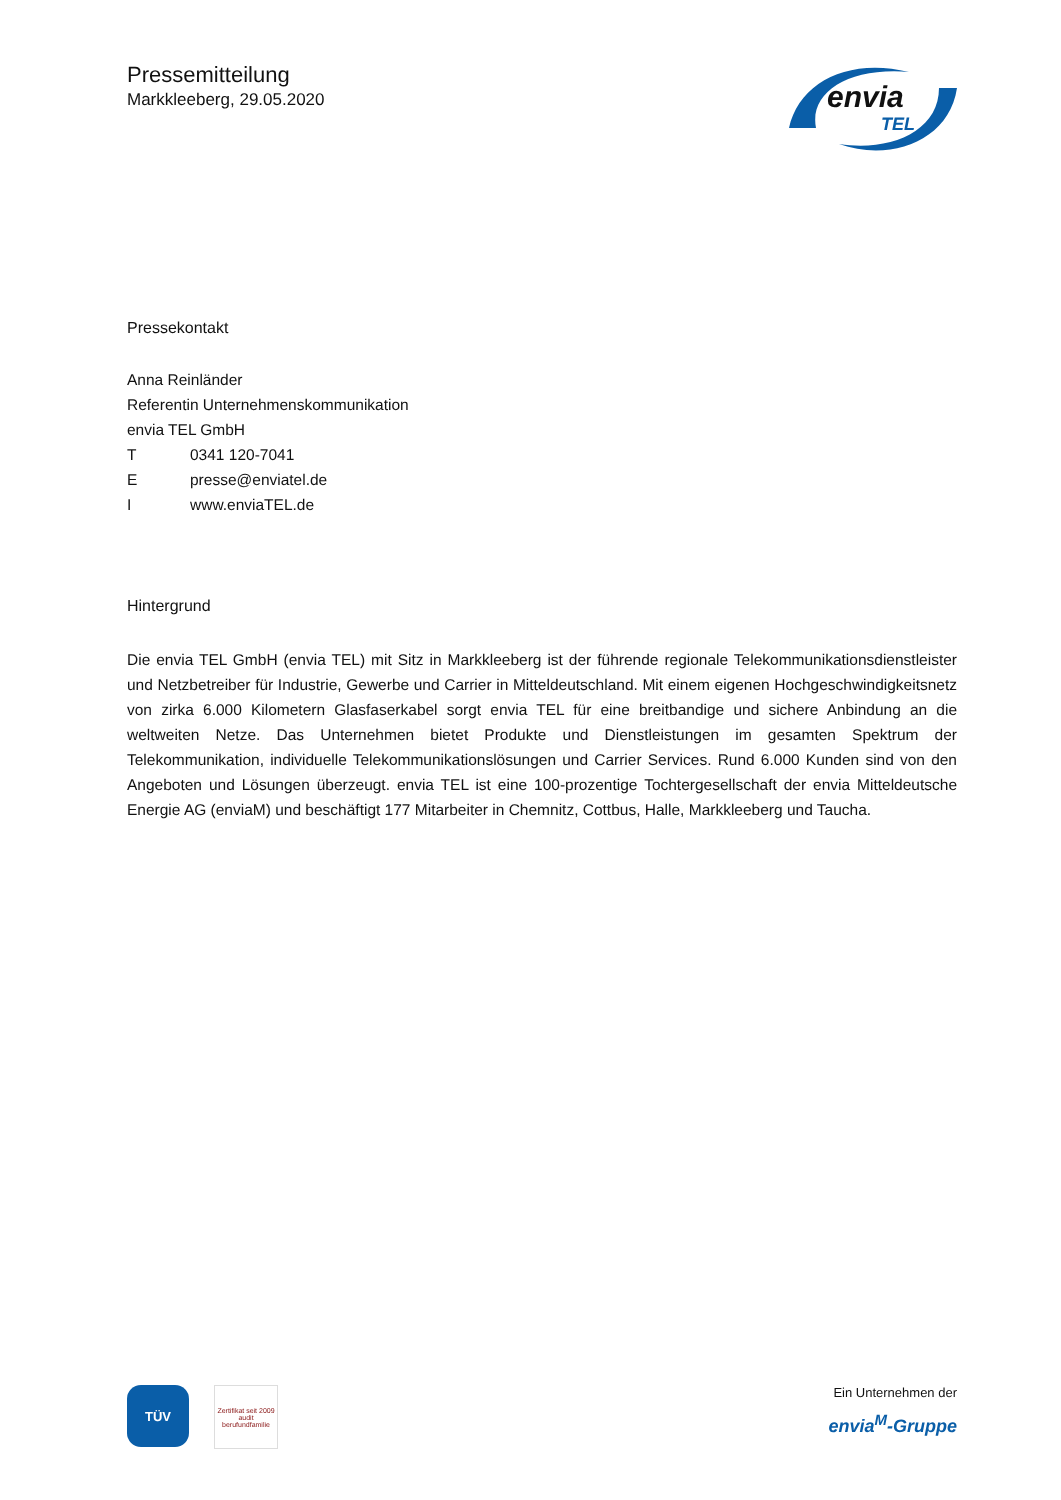Pressemitteilung
Markkleeberg, 29.05.2020
envia
TEL
Pressekontakt
Anna Reinländer
Referentin Unternehmenskommunikation
envia TEL GmbH
T 0341 120-7041
Epresse@enviatel.de
Iwww.enviaTEL.de
Hintergrund
Die envia TEL GmbH (envia TEL) mit Sitz in Markkleeberg ist der führende regionale Telekommunikationsdienstleister und Netzbetreiber für Industrie, Gewerbe und Carrier in Mitteldeutschland. Mit einem eigenen Hochgeschwindigkeitsnetz von zirka 6.000 Kilometern Glasfaserkabel sorgt envia TEL für eine breitbandige und sichere Anbindung an die weltweiten Netze. Das Unternehmen bietet Produkte und Dienstleistungen im gesamten Spektrum der Telekommunikation, individuelle Telekommunikationslösungen und Carrier Services. Rund 6.000 Kunden sind von den Angeboten und Lösungen überzeugt. envia TEL ist eine 100-prozentige Tochtergesellschaft der envia Mitteldeutsche Energie AG (enviaM) und beschäftigt 177 Mitarbeiter in Chemnitz, Cottbus, Halle, Markkleeberg und Taucha.
TÜV
Zertifikat seit 2009
audit berufundfamilie
Ein Unternehmen der
envia<sup>M</sup>-Gruppe